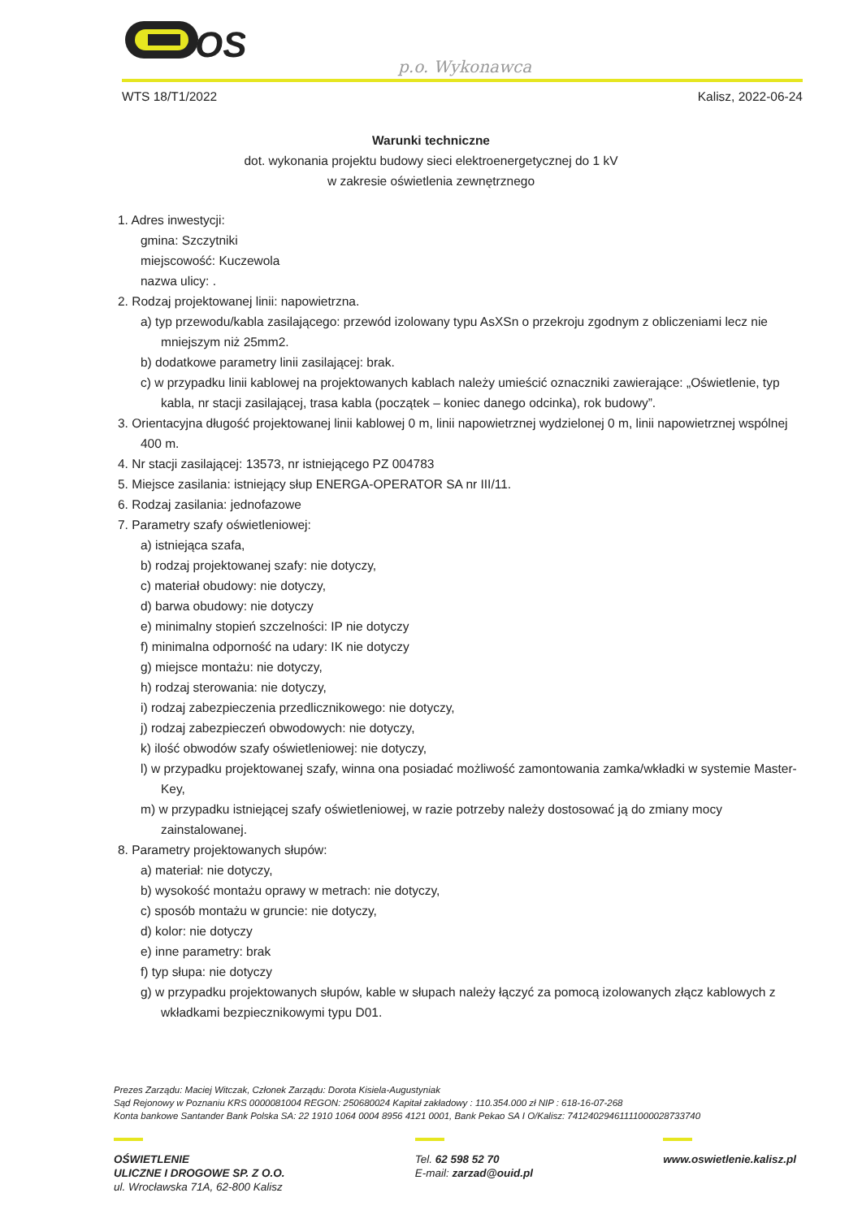OS
p.o. Wykonawca
WTS 18/T1/2022 Kalisz, 2022-06-24
Warunki techniczne
dot. wykonania projektu budowy sieci elektroenergetycznej do 1 kV
w zakresie oświetlenia zewnętrznego
1. Adres inwestycji:
gmina: Szczytniki
miejscowość: Kuczewola
nazwa ulicy: .
2. Rodzaj projektowanej linii: napowietrzna.
a) typ przewodu/kabla zasilającego: przewód izolowany typu AsXSn o przekroju zgodnym z obliczeniami lecz nie mniejszym niż 25mm2.
b) dodatkowe parametry linii zasilającej: brak.
c) w przypadku linii kablowej na projektowanych kablach należy umieścić oznaczniki zawierające: „Oświetlenie, typ kabla, nr stacji zasilającej, trasa kabla (początek – koniec danego odcinka), rok budowy”.
3. Orientacyjna długość projektowanej linii kablowej 0 m, linii napowietrznej wydzielonej 0 m, linii napowietrznej wspólnej 400 m.
4. Nr stacji zasilającej: 13573, nr istniejącego PZ 004783
5. Miejsce zasilania: istniejący słup ENERGA-OPERATOR SA nr III/11.
6. Rodzaj zasilania: jednofazowe
7. Parametry szafy oświetleniowej:
a) istniejąca szafa,
b) rodzaj projektowanej szafy: nie dotyczy,
c) materiał obudowy: nie dotyczy,
d) barwa obudowy: nie dotyczy
e) minimalny stopień szczelności: IP nie dotyczy
f) minimalna odporność na udary: IK nie dotyczy
g) miejsce montażu: nie dotyczy,
h) rodzaj sterowania: nie dotyczy,
i) rodzaj zabezpieczenia przedlicznikowego: nie dotyczy,
j) rodzaj zabezpieczeń obwodowych: nie dotyczy,
k) ilość obwodów szafy oświetleniowej: nie dotyczy,
l) w przypadku projektowanej szafy, winna ona posiadać możliwość zamontowania zamka/wkładki w systemie Master-Key,
m) w przypadku istniejącej szafy oświetleniowej, w razie potrzeby należy dostosować ją do zmiany mocy zainstalowanej.
8. Parametry projektowanych słupów:
a) materiał: nie dotyczy,
b) wysokość montażu oprawy w metrach: nie dotyczy,
c) sposób montażu w gruncie: nie dotyczy,
d) kolor: nie dotyczy
e) inne parametry: brak
f) typ słupa: nie dotyczy
g) w przypadku projektowanych słupów, kable w słupach należy łączyć za pomocą izolowanych złącz kablowych z wkładkami bezpiecznikowymi typu D01.
Prezes Zarządu: Maciej Witczak, Członek Zarządu: Dorota Kisiela-Augustyniak
Sąd Rejonowy w Poznaniu KRS 0000081004 REGON: 250680024 Kapitał zakładowy : 110.354.000 zł NIP : 618-16-07-268
Konta bankowe Santander Bank Polska SA: 22 1910 1064 0004 8956 4121 0001, Bank Pekao SA I O/Kalisz: 74124029461111000028733740
OŚWIETLENIE
ULICZNE I DROGOWE SP. Z O.O.
ul. Wrocławska 71A, 62-800 Kalisz
Tel. 62 598 52 70
E-mail: zarzad@ouid.pl
www.oswietlenie.kalisz.pl